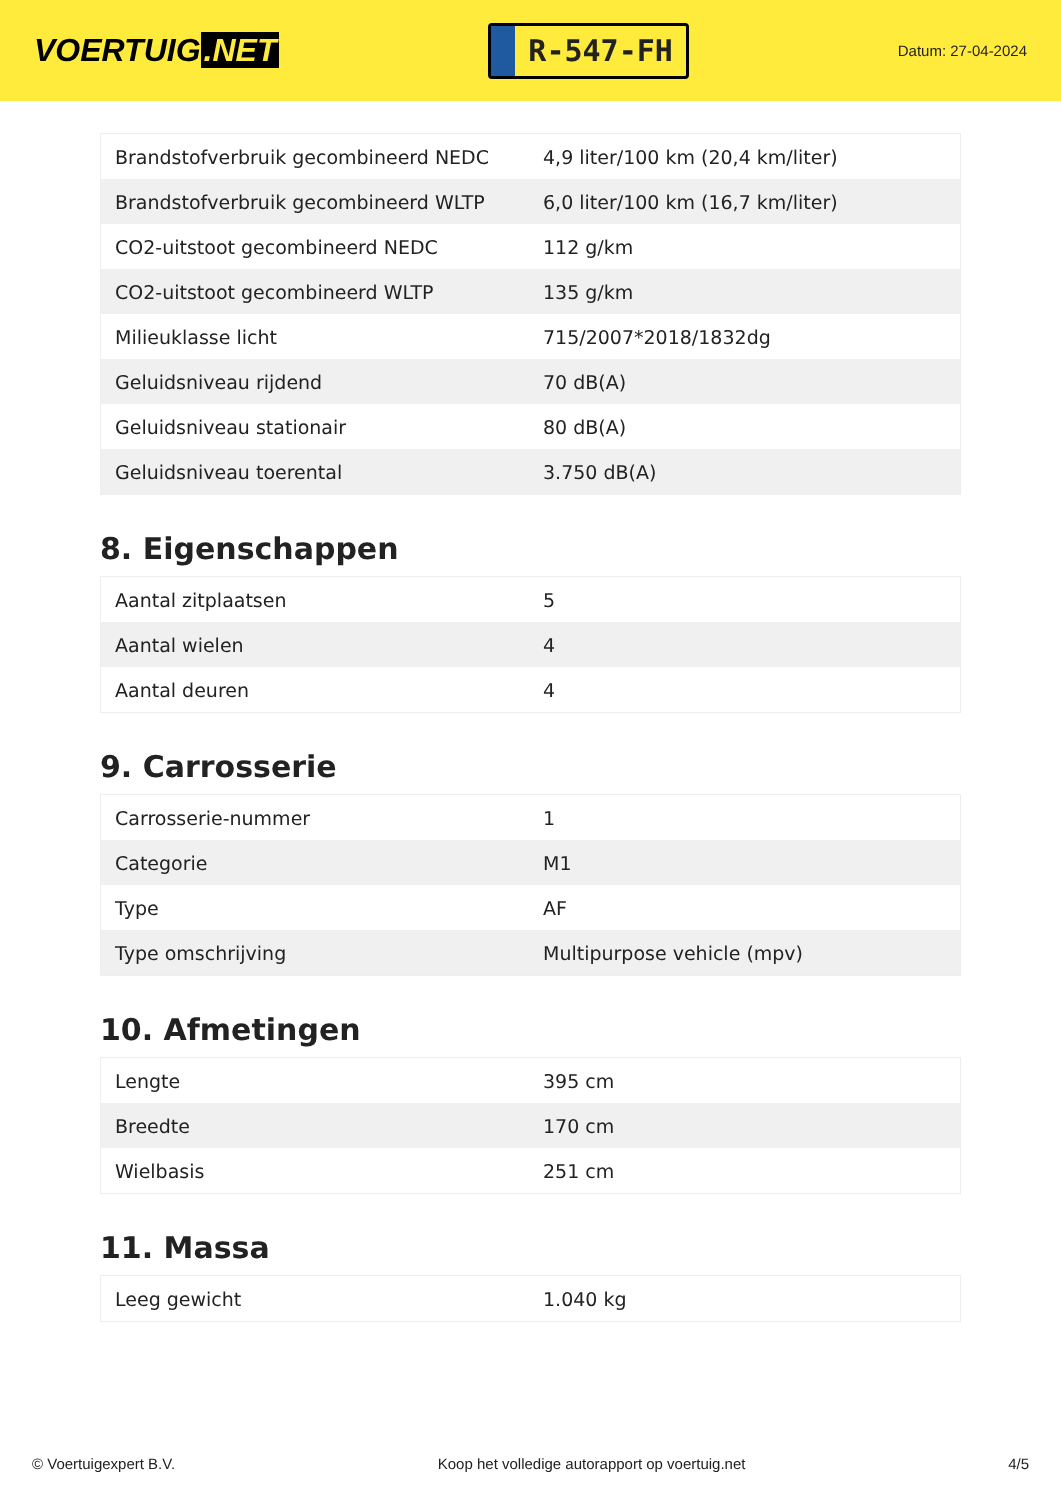VOERTUIG.NET
R-547-FH
Datum: 27-04-2024
| Brandstofverbruik gecombineerd NEDC | 4,9 liter/100 km (20,4 km/liter) |
| Brandstofverbruik gecombineerd WLTP | 6,0 liter/100 km (16,7 km/liter) |
| CO2-uitstoot gecombineerd NEDC | 112 g/km |
| CO2-uitstoot gecombineerd WLTP | 135 g/km |
| Milieuklasse licht | 715/2007*2018/1832dg |
| Geluidsniveau rijdend | 70 dB(A) |
| Geluidsniveau stationair | 80 dB(A) |
| Geluidsniveau toerental | 3.750 dB(A) |
8. Eigenschappen
| Aantal zitplaatsen | 5 |
| Aantal wielen | 4 |
| Aantal deuren | 4 |
9. Carrosserie
| Carrosserie-nummer | 1 |
| Categorie | M1 |
| Type | AF |
| Type omschrijving | Multipurpose vehicle (mpv) |
10. Afmetingen
| Lengte | 395 cm |
| Breedte | 170 cm |
| Wielbasis | 251 cm |
11. Massa
| Leeg gewicht | 1.040 kg |
© Voertuigexpert B.V. Koop het volledige autorapport op voertuig.net 4/5